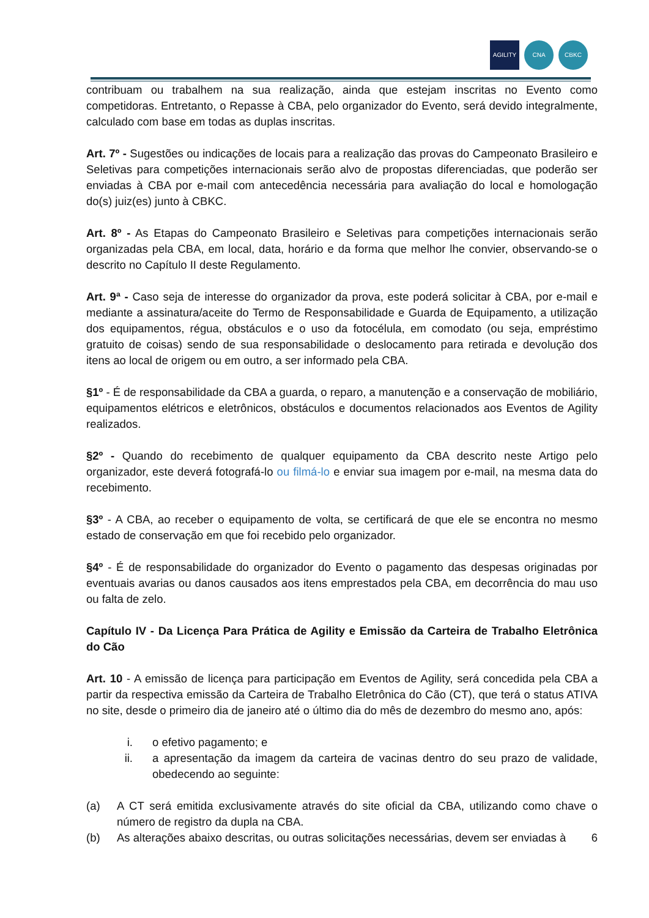AGILITY CNA CBKC
contribuam ou trabalhem na sua realização, ainda que estejam inscritas no Evento como competidoras. Entretanto, o Repasse à CBA, pelo organizador do Evento, será devido integralmente, calculado com base em todas as duplas inscritas.
Art. 7º - Sugestões ou indicações de locais para a realização das provas do Campeonato Brasileiro e Seletivas para competições internacionais serão alvo de propostas diferenciadas, que poderão ser enviadas à CBA por e-mail com antecedência necessária para avaliação do local e homologação do(s) juiz(es) junto à CBKC.
Art. 8º - As Etapas do Campeonato Brasileiro e Seletivas para competições internacionais serão organizadas pela CBA, em local, data, horário e da forma que melhor lhe convier, observando-se o descrito no Capítulo II deste Regulamento.
Art. 9ª - Caso seja de interesse do organizador da prova, este poderá solicitar à CBA, por e-mail e mediante a assinatura/aceite do Termo de Responsabilidade e Guarda de Equipamento, a utilização dos equipamentos, régua, obstáculos e o uso da fotocélula, em comodato (ou seja, empréstimo gratuito de coisas) sendo de sua responsabilidade o deslocamento para retirada e devolução dos itens ao local de origem ou em outro, a ser informado pela CBA.
§1º - É de responsabilidade da CBA a guarda, o reparo, a manutenção e a conservação de mobiliário, equipamentos elétricos e eletrônicos, obstáculos e documentos relacionados aos Eventos de Agility realizados.
§2º - Quando do recebimento de qualquer equipamento da CBA descrito neste Artigo pelo organizador, este deverá fotografá-lo ou filmá-lo e enviar sua imagem por e-mail, na mesma data do recebimento.
§3º - A CBA, ao receber o equipamento de volta, se certificará de que ele se encontra no mesmo estado de conservação em que foi recebido pelo organizador.
§4º - É de responsabilidade do organizador do Evento o pagamento das despesas originadas por eventuais avarias ou danos causados aos itens emprestados pela CBA, em decorrência do mau uso ou falta de zelo.
Capítulo IV - Da Licença Para Prática de Agility e Emissão da Carteira de Trabalho Eletrônica do Cão
Art. 10 - A emissão de licença para participação em Eventos de Agility, será concedida pela CBA a partir da respectiva emissão da Carteira de Trabalho Eletrônica do Cão (CT), que terá o status ATIVA no site, desde o primeiro dia de janeiro até o último dia do mês de dezembro do mesmo ano, após:
i. o efetivo pagamento; e
ii. a apresentação da imagem da carteira de vacinas dentro do seu prazo de validade, obedecendo ao seguinte:
(a) A CT será emitida exclusivamente através do site oficial da CBA, utilizando como chave o número de registro da dupla na CBA.
(b) As alterações abaixo descritas, ou outras solicitações necessárias, devem ser enviadas à
6